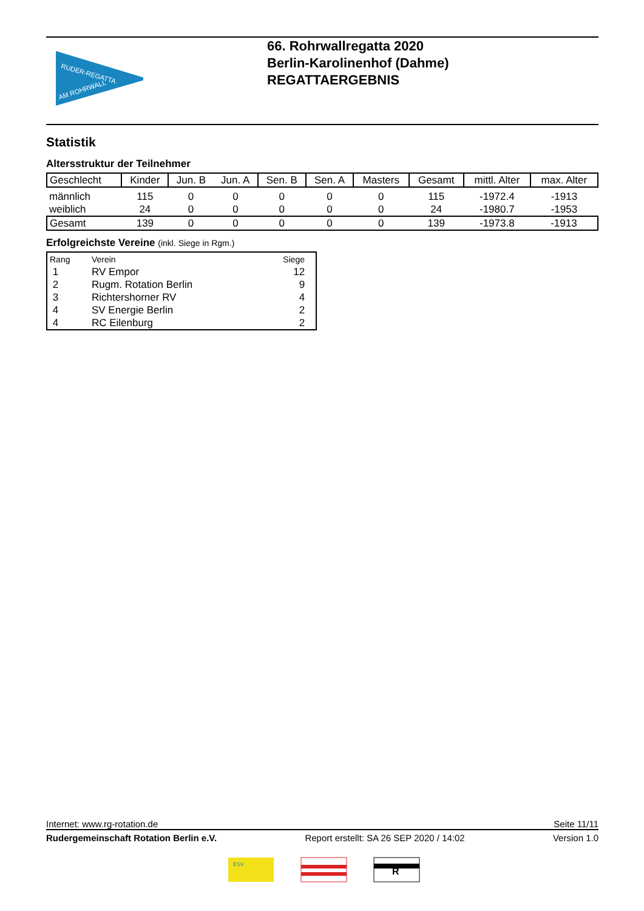RUDER-REGATTA
AM ROHRWALL
66. Rohrwallregatta 2020
Berlin-Karolinenhof (Dahme)
REGATTAERGEBNIS
Statistik
Altersstruktur der Teilnehmer
| Geschlecht | Kinder | Jun. B | Jun. A | Sen. B | Sen. A | Masters | Gesamt | mittl. Alter | max. Alter |
| --- | --- | --- | --- | --- | --- | --- | --- | --- | --- |
| männlich | 115 | 0 | 0 | 0 | 0 | 0 | 115 | -1972.4 | -1913 |
| weiblich | 24 | 0 | 0 | 0 | 0 | 0 | 24 | -1980.7 | -1953 |
| Gesamt | 139 | 0 | 0 | 0 | 0 | 0 | 139 | -1973.8 | -1913 |
Erfolgreichste Vereine (inkl. Siege in Rgm.)
| Rang | Verein | Siege | |
| --- | --- | --- | --- |
| 1 | RV Empor | 12 | |
| 2 | Rugm. Rotation Berlin | 9 | |
| 3 | Richtershorner RV | 4 | |
| 4 | SV Energie Berlin | 2 | |
| 4 | RC Eilenburg | 2 | |
Internet: www.rg-rotation.de Seite 11/11
Rudergemeinschaft Rotation Berlin e.V. Report erstellt: SA 26 SEP 2020 / 14:02 Version 1.0
ESV
R